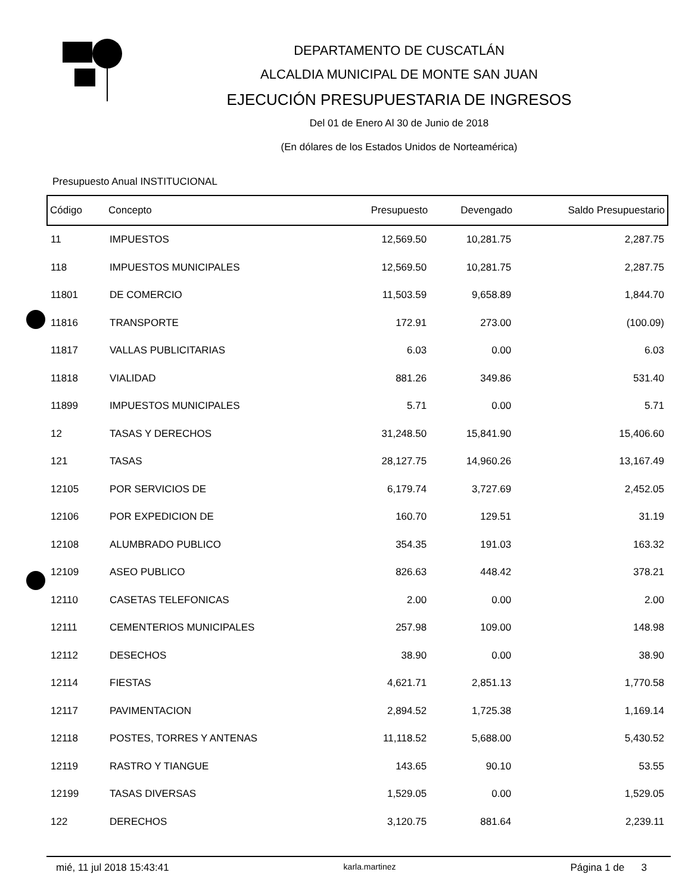DEPARTAMENTO DE CUSCATLÁN
ALCALDIA MUNICIPAL DE MONTE SAN JUAN
EJECUCIÓN PRESUPUESTARIA DE INGRESOS
Del 01 de Enero Al 30 de Junio de 2018
(En dólares de los Estados Unidos de Norteamérica)
Presupuesto Anual INSTITUCIONAL
| Código | Concepto | Presupuesto | Devengado | Saldo Presupuestario |
| --- | --- | --- | --- | --- |
| 11 | IMPUESTOS | 12,569.50 | 10,281.75 | 2,287.75 |
| 118 | IMPUESTOS MUNICIPALES | 12,569.50 | 10,281.75 | 2,287.75 |
| 11801 | DE COMERCIO | 11,503.59 | 9,658.89 | 1,844.70 |
| 11816 | TRANSPORTE | 172.91 | 273.00 | (100.09) |
| 11817 | VALLAS PUBLICITARIAS | 6.03 | 0.00 | 6.03 |
| 11818 | VIALIDAD | 881.26 | 349.86 | 531.40 |
| 11899 | IMPUESTOS MUNICIPALES | 5.71 | 0.00 | 5.71 |
| 12 | TASAS Y DERECHOS | 31,248.50 | 15,841.90 | 15,406.60 |
| 121 | TASAS | 28,127.75 | 14,960.26 | 13,167.49 |
| 12105 | POR SERVICIOS DE | 6,179.74 | 3,727.69 | 2,452.05 |
| 12106 | POR EXPEDICION DE | 160.70 | 129.51 | 31.19 |
| 12108 | ALUMBRADO PUBLICO | 354.35 | 191.03 | 163.32 |
| 12109 | ASEO PUBLICO | 826.63 | 448.42 | 378.21 |
| 12110 | CASETAS TELEFONICAS | 2.00 | 0.00 | 2.00 |
| 12111 | CEMENTERIOS MUNICIPALES | 257.98 | 109.00 | 148.98 |
| 12112 | DESECHOS | 38.90 | 0.00 | 38.90 |
| 12114 | FIESTAS | 4,621.71 | 2,851.13 | 1,770.58 |
| 12117 | PAVIMENTACION | 2,894.52 | 1,725.38 | 1,169.14 |
| 12118 | POSTES, TORRES Y ANTENAS | 11,118.52 | 5,688.00 | 5,430.52 |
| 12119 | RASTRO Y TIANGUE | 143.65 | 90.10 | 53.55 |
| 12199 | TASAS DIVERSAS | 1,529.05 | 0.00 | 1,529.05 |
| 122 | DERECHOS | 3,120.75 | 881.64 | 2,239.11 |
mié, 11 jul 2018 15:43:41 karla.martinez Página 1 de 3